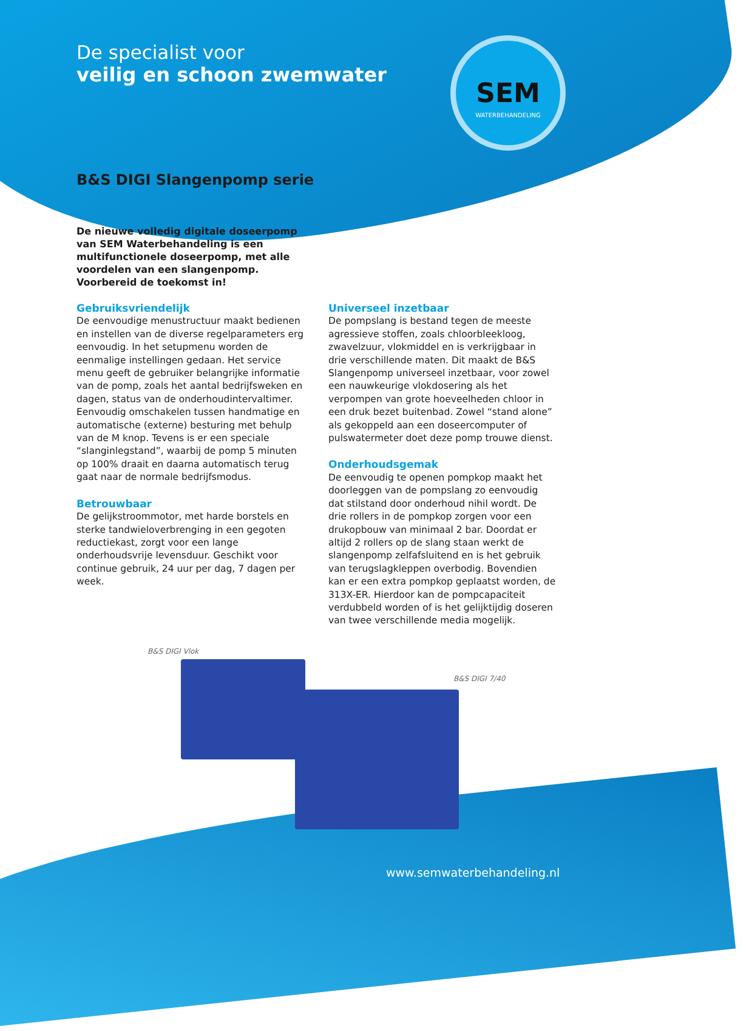De specialist voor
veilig en schoon zwemwater
SEM
WATERBEHANDELING
B&S DIGI Slangenpomp serie
De nieuwe volledig digitale doseerpomp van SEM Waterbehandeling is een multifunctionele doseerpomp, met alle voordelen van een slangenpomp. Voorbereid de toekomst in!
Gebruiksvriendelijk
De eenvoudige menustructuur maakt bedienen en instellen van de diverse regelparameters erg eenvoudig. In het setupmenu worden de eenmalige instellingen gedaan. Het service menu geeft de gebruiker belangrijke informatie van de pomp, zoals het aantal bedrijfsweken en dagen, status van de onderhoudintervaltimer. Eenvoudig omschakelen tussen handmatige en automatische (externe) besturing met behulp van de M knop. Tevens is er een speciale “slanginlegstand”, waarbij de pomp 5 minuten op 100% draait en daarna automatisch terug gaat naar de normale bedrijfsmodus.
Betrouwbaar
De gelijkstroommotor, met harde borstels en sterke tandwieloverbrenging in een gegoten reductiekast, zorgt voor een lange onderhoudsvrije levensduur. Geschikt voor continue gebruik, 24 uur per dag, 7 dagen per week.
Universeel inzetbaar
De pompslang is bestand tegen de meeste agressieve stoffen, zoals chloorbleekloog, zwavelzuur, vlokmiddel en is verkrijgbaar in drie verschillende maten. Dit maakt de B&S Slangenpomp universeel inzetbaar, voor zowel een nauwkeurige vlokdosering als het verpompen van grote hoeveelheden chloor in een druk bezet buitenbad. Zowel “stand alone” als gekoppeld aan een doseercomputer of pulswatermeter doet deze pomp trouwe dienst.
Onderhoudsgemak
De eenvoudig te openen pompkop maakt het doorleggen van de pompslang zo eenvoudig dat stilstand door onderhoud nihil wordt. De drie rollers in de pompkop zorgen voor een drukopbouw van minimaal 2 bar. Doordat er altijd 2 rollers op de slang staan werkt de slangenpomp zelfafsluitend en is het gebruik van terugslagkleppen overbodig. Bovendien kan er een extra pompkop geplaatst worden, de 313X-ER. Hierdoor kan de pompcapaciteit verdubbeld worden of is het gelijktijdig doseren van twee verschillende media mogelijk.
B&S DIGI Vlok
B&S DIGI 7/40
www.semwaterbehandeling.nl